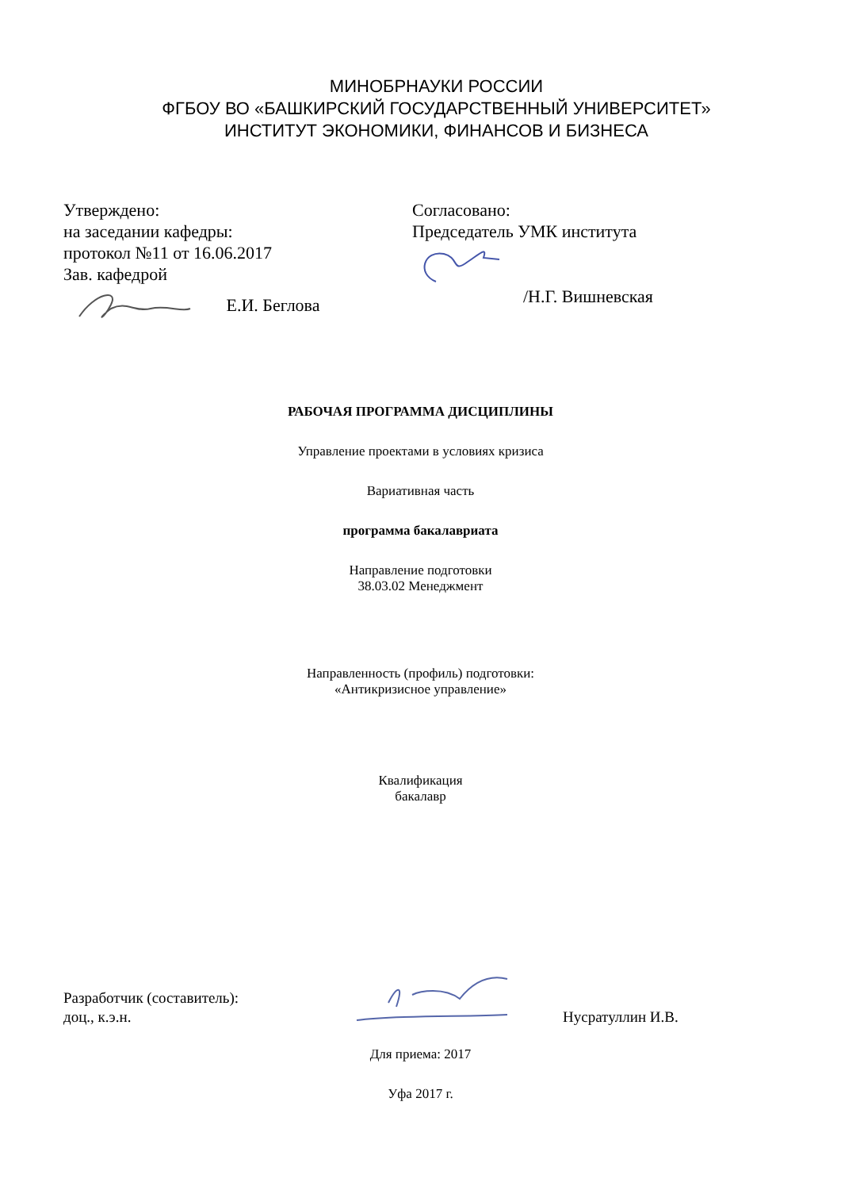МИНОБРНАУКИ РОССИИ
ФГБОУ ВО «БАШКИРСКИЙ ГОСУДАРСТВЕННЫЙ УНИВЕРСИТЕТ»
ИНСТИТУТ ЭКОНОМИКИ, ФИНАНСОВ И БИЗНЕСА
Утверждено:
на заседании кафедры:
протокол №11 от 16.06.2017
Зав. кафедрой
Е.И. Беглова
Согласовано:
Председатель УМК института
/Н.Г. Вишневская
РАБОЧАЯ ПРОГРАММА ДИСЦИПЛИНЫ
Управление проектами в условиях кризиса
Вариативная часть
программа бакалавриата
Направление подготовки
38.03.02 Менеджмент
Направленность (профиль) подготовки:
«Антикризисное управление»
Квалификация
бакалавр
Разработчик (составитель):
доц., к.э.н.
Нусратуллин И.В.
Для приема: 2017
Уфа 2017 г.